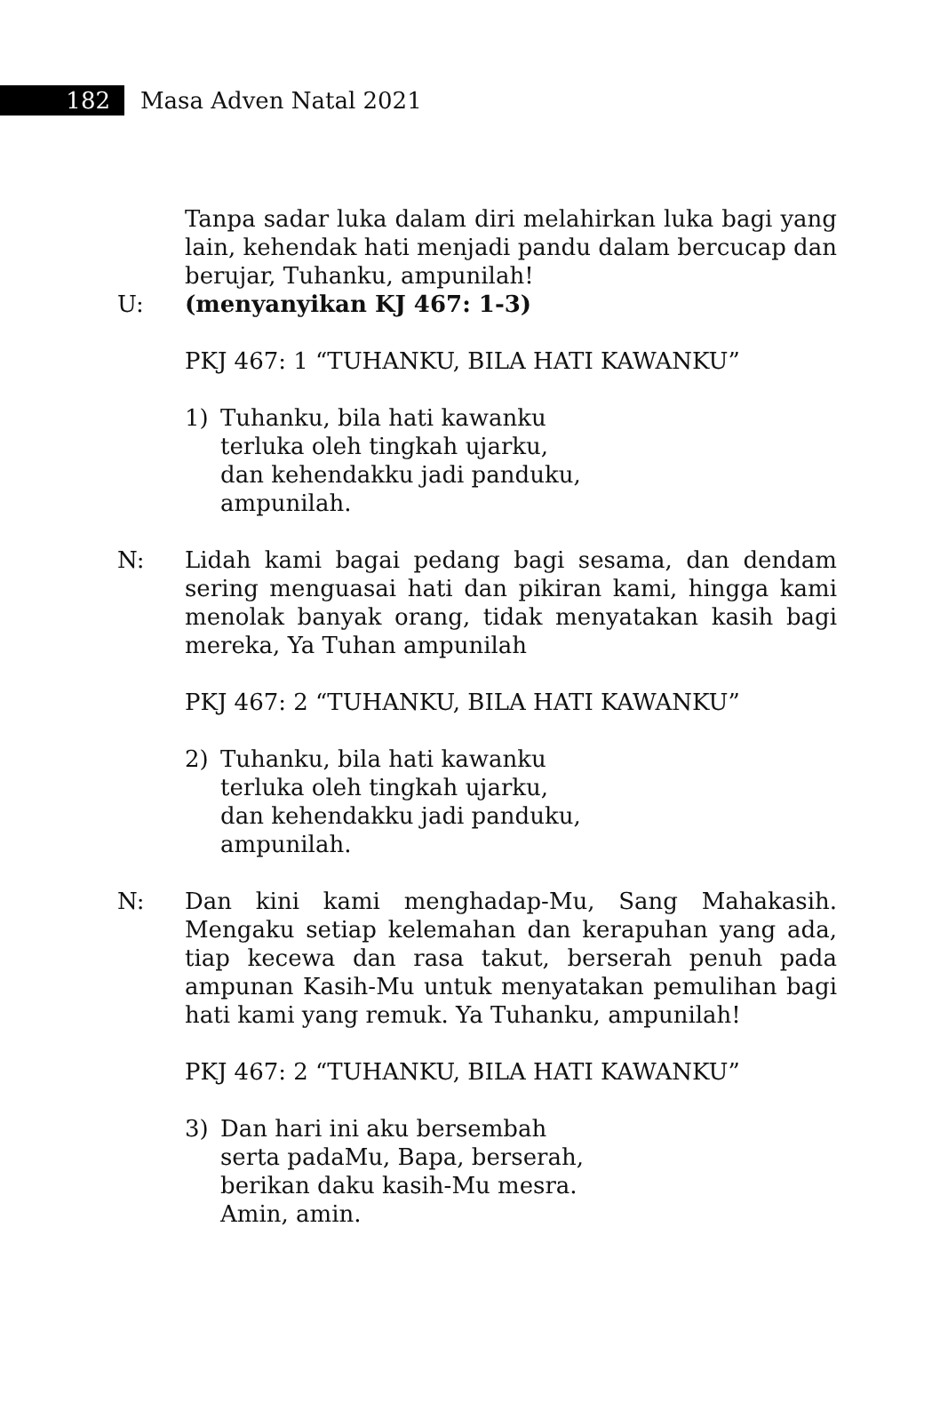182
Masa Adven Natal 2021
Tanpa sadar luka dalam diri melahirkan luka bagi yang lain, kehendak hati menjadi pandu dalam bercucap dan berujar, Tuhanku, ampunilah!
U: (menyanyikan KJ 467: 1-3)
PKJ 467: 1 “TUHANKU, BILA HATI KAWANKU”
1) Tuhanku, bila hati kawanku
terluka oleh tingkah ujarku,
dan kehendakku jadi panduku,
ampunilah.
N: Lidah kami bagai pedang bagi sesama, dan dendam sering menguasai hati dan pikiran kami, hingga kami menolak banyak orang, tidak menyatakan kasih bagi mereka, Ya Tuhan ampunilah
PKJ 467: 2 “TUHANKU, BILA HATI KAWANKU”
2) Tuhanku, bila hati kawanku
terluka oleh tingkah ujarku,
dan kehendakku jadi panduku,
ampunilah.
N: Dan kini kami menghadap-Mu, Sang Mahakasih. Mengaku setiap kelemahan dan kerapuhan yang ada, tiap kecewa dan rasa takut, berserah penuh pada ampunan Kasih-Mu untuk menyatakan pemulihan bagi hati kami yang remuk. Ya Tuhanku, ampunilah!
PKJ 467: 2 “TUHANKU, BILA HATI KAWANKU”
3) Dan hari ini aku bersembah
serta padaMu, Bapa, berserah,
berikan daku kasih-Mu mesra.
Amin, amin.